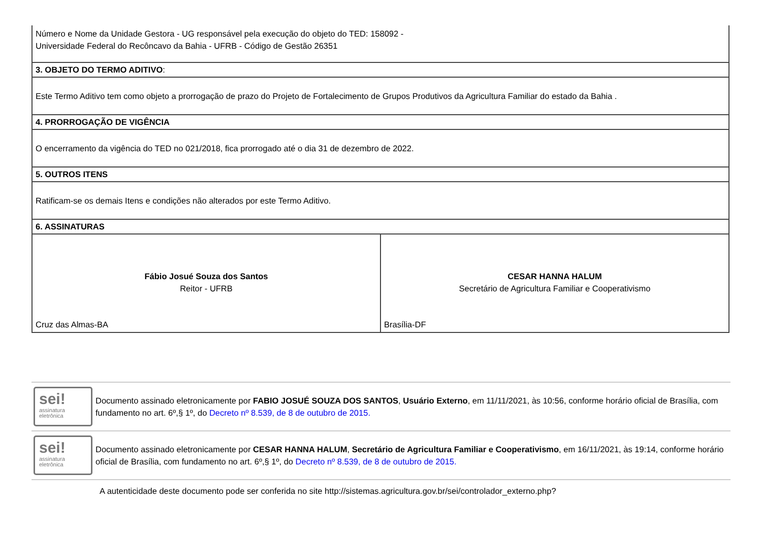| Número e Nome da Unidade Gestora - UG responsável pela execução do objeto do TED: 158092 - Universidade Federal do Recôncavo da Bahia - UFRB - Código de Gestão 26351 | |
| 3. OBJETO DO TERMO ADITIVO : | |
| Este Termo Aditivo tem como objeto a prorrogação de prazo do Projeto de Fortalecimento de Grupos Produtivos da Agricultura Familiar do estado da Bahia . | |
| 4. PRORROGAÇÃO DE VIGÊNCIA | |
| O encerramento da vigência do TED no 021/2018, fica prorrogado até o dia 31 de dezembro de 2022. | |
| 5. OUTROS ITENS | |
| Ratificam-se os demais Itens e condições não alterados por este Termo Aditivo. | |
| 6. ASSINATURAS | |
| Fábio Josué Souza dos Santos Reitor - UFRB Cruz das Almas-BA | CESAR HANNA HALUM Secretário de Agricultura Familiar e Cooperativismo Brasília-DF |
sei!
assinatura
eletrônica
Documento assinado eletronicamente por FABIO JOSUÉ SOUZA DOS SANTOS, Usuário Externo, em 11/11/2021, às 10:56, conforme horário oficial de Brasília, com fundamento no art. 6º,§ 1º, do Decreto nº 8.539, de 8 de outubro de 2015.
sei!
assinatura
eletrônica
Documento assinado eletronicamente por CESAR HANNA HALUM, Secretário de Agricultura Familiar e Cooperativismo, em 16/11/2021, às 19:14, conforme horário oficial de Brasília, com fundamento no art. 6º,§ 1º, do Decreto nº 8.539, de 8 de outubro de 2015.
A autenticidade deste documento pode ser conferida no site http://sistemas.agricultura.gov.br/sei/controlador_externo.php?